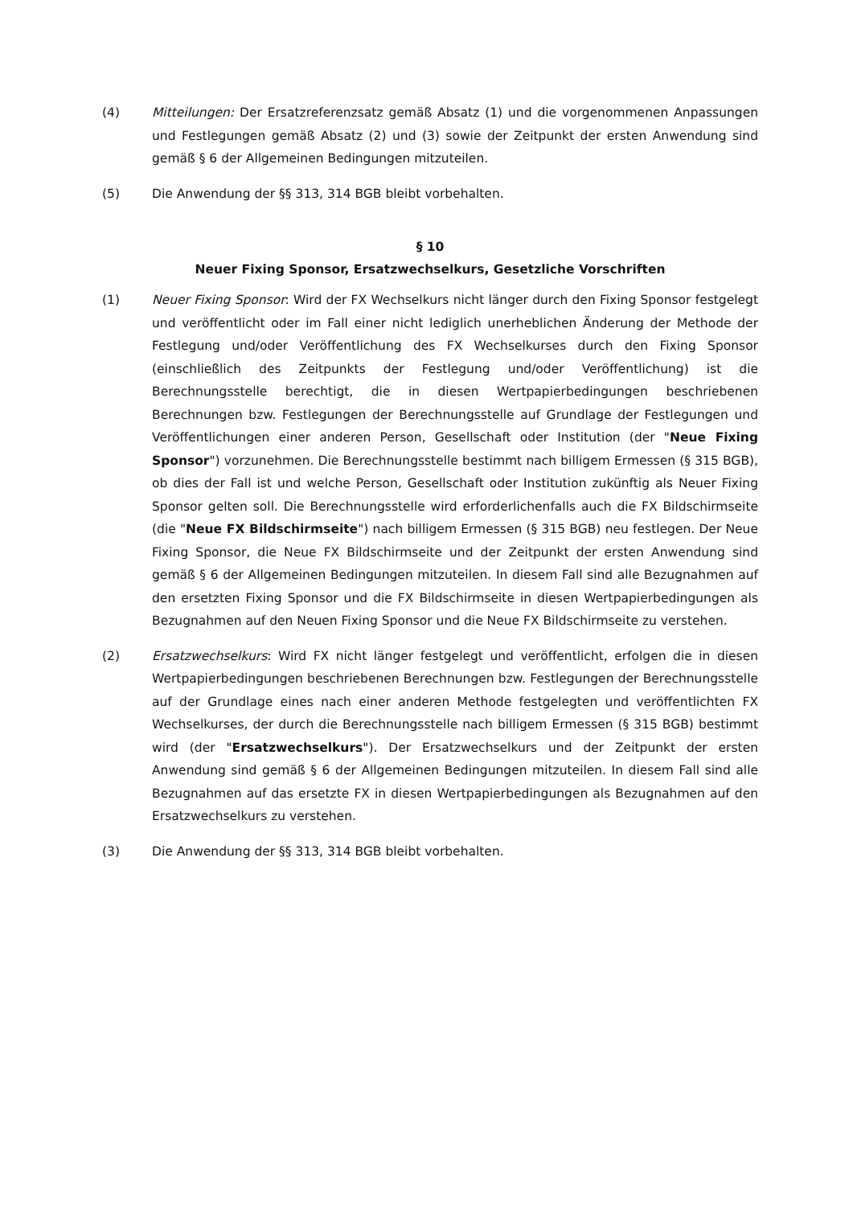(4) Mitteilungen: Der Ersatzreferenzsatz gemäß Absatz (1) und die vorgenommenen Anpassungen und Festlegungen gemäß Absatz (2) und (3) sowie der Zeitpunkt der ersten Anwendung sind gemäß § 6 der Allgemeinen Bedingungen mitzuteilen.
(5) Die Anwendung der §§ 313, 314 BGB bleibt vorbehalten.
§ 10
Neuer Fixing Sponsor, Ersatzwechselkurs, Gesetzliche Vorschriften
(1) Neuer Fixing Sponsor: Wird der FX Wechselkurs nicht länger durch den Fixing Sponsor festgelegt und veröffentlicht oder im Fall einer nicht lediglich unerheblichen Änderung der Methode der Festlegung und/oder Veröffentlichung des FX Wechselkurses durch den Fixing Sponsor (einschließlich des Zeitpunkts der Festlegung und/oder Veröffentlichung) ist die Berechnungsstelle berechtigt, die in diesen Wertpapierbedingungen beschriebenen Berechnungen bzw. Festlegungen der Berechnungsstelle auf Grundlage der Festlegungen und Veröffentlichungen einer anderen Person, Gesellschaft oder Institution (der "Neue Fixing Sponsor") vorzunehmen. Die Berechnungsstelle bestimmt nach billigem Ermessen (§ 315 BGB), ob dies der Fall ist und welche Person, Gesellschaft oder Institution zukünftig als Neuer Fixing Sponsor gelten soll. Die Berechnungsstelle wird erforderlichenfalls auch die FX Bildschirmseite (die "Neue FX Bildschirmseite") nach billigem Ermessen (§ 315 BGB) neu festlegen. Der Neue Fixing Sponsor, die Neue FX Bildschirmseite und der Zeitpunkt der ersten Anwendung sind gemäß § 6 der Allgemeinen Bedingungen mitzuteilen. In diesem Fall sind alle Bezugnahmen auf den ersetzten Fixing Sponsor und die FX Bildschirmseite in diesen Wertpapierbedingungen als Bezugnahmen auf den Neuen Fixing Sponsor und die Neue FX Bildschirmseite zu verstehen.
(2) Ersatzwechselkurs: Wird FX nicht länger festgelegt und veröffentlicht, erfolgen die in diesen Wertpapierbedingungen beschriebenen Berechnungen bzw. Festlegungen der Berechnungsstelle auf der Grundlage eines nach einer anderen Methode festgelegten und veröffentlichten FX Wechselkurses, der durch die Berechnungsstelle nach billigem Ermessen (§ 315 BGB) bestimmt wird (der "Ersatzwechselkurs"). Der Ersatzwechselkurs und der Zeitpunkt der ersten Anwendung sind gemäß § 6 der Allgemeinen Bedingungen mitzuteilen. In diesem Fall sind alle Bezugnahmen auf das ersetzte FX in diesen Wertpapierbedingungen als Bezugnahmen auf den Ersatzwechselkurs zu verstehen.
(3) Die Anwendung der §§ 313, 314 BGB bleibt vorbehalten.